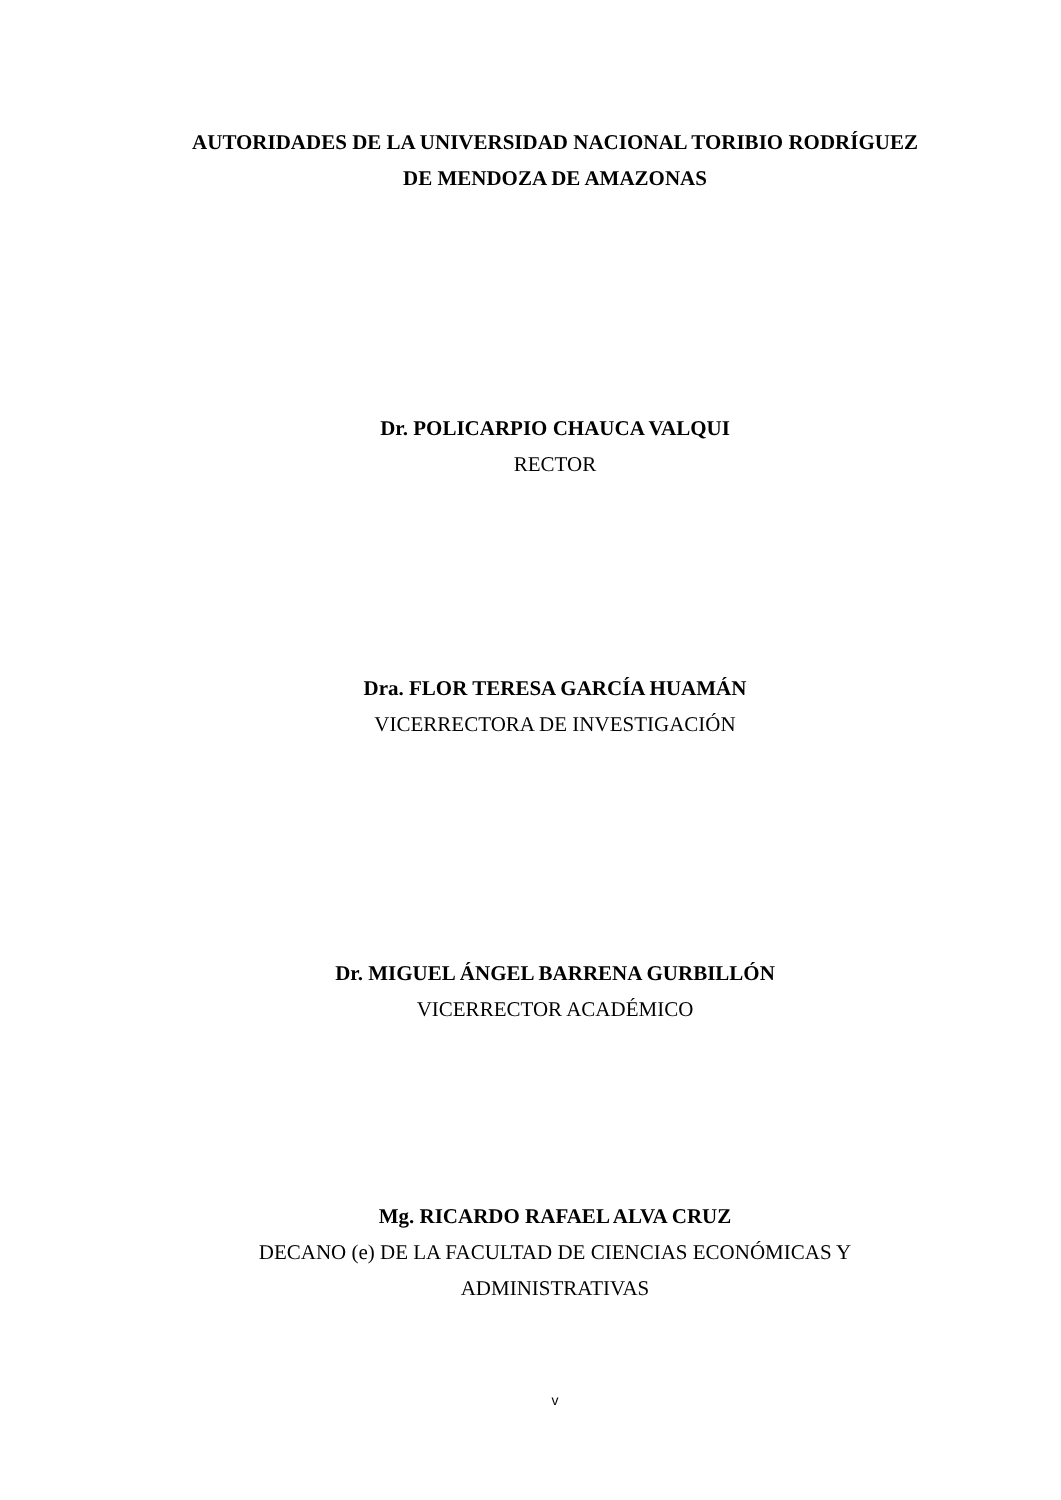AUTORIDADES DE LA UNIVERSIDAD NACIONAL TORIBIO RODRÍGUEZ
DE MENDOZA DE AMAZONAS
Dr. POLICARPIO CHAUCA VALQUI
RECTOR
Dra. FLOR TERESA GARCÍA HUAMÁN
VICERRECTORA DE INVESTIGACIÓN
Dr. MIGUEL ÁNGEL BARRENA GURBILLÓN
VICERRECTOR ACADÉMICO
Mg. RICARDO RAFAEL ALVA CRUZ
DECANO (e) DE LA FACULTAD DE CIENCIAS ECONÓMICAS Y
ADMINISTRATIVAS
v